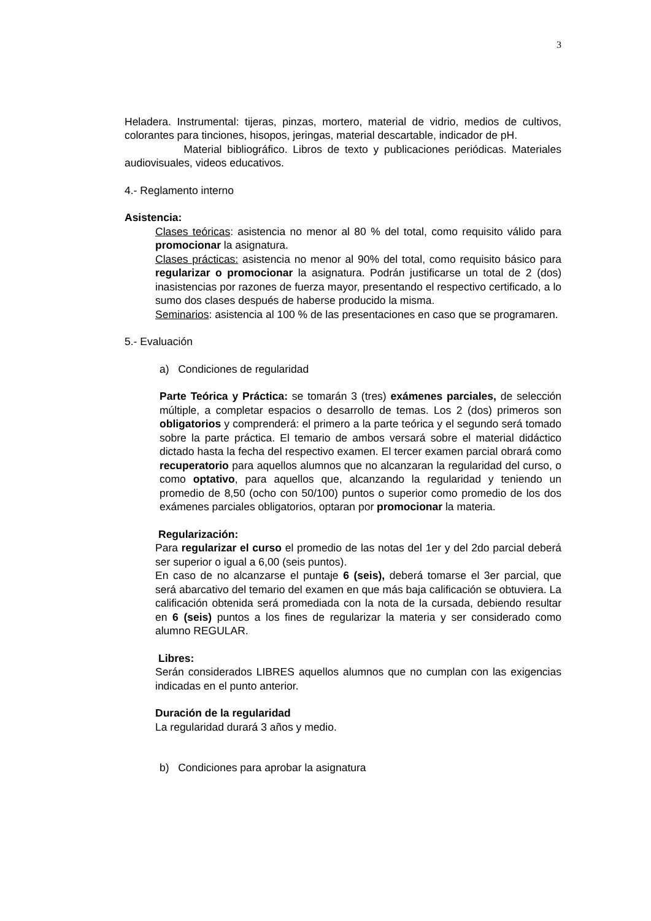3
Heladera. Instrumental: tijeras, pinzas, mortero, material de vidrio, medios de cultivos, colorantes para tinciones, hisopos, jeringas, material descartable, indicador de pH.
Material bibliográfico. Libros de texto y publicaciones periódicas. Materiales audiovisuales, videos educativos.
4.- Reglamento interno
Asistencia:
Clases teóricas: asistencia no menor al 80 % del total, como requisito válido para promocionar la asignatura.
Clases prácticas: asistencia no menor al 90% del total, como requisito básico para regularizar o promocionar la asignatura. Podrán justificarse un total de 2 (dos) inasistencias por razones de fuerza mayor, presentando el respectivo certificado, a lo sumo dos clases después de haberse producido la misma.
Seminarios: asistencia al 100 % de las presentaciones en caso que se programaren.
5.- Evaluación
a) Condiciones de regularidad
Parte Teórica y Práctica: se tomarán 3 (tres) exámenes parciales, de selección múltiple, a completar espacios o desarrollo de temas. Los 2 (dos) primeros son obligatorios y comprenderá: el primero a la parte teórica y el segundo será tomado sobre la parte práctica. El temario de ambos versará sobre el material didáctico dictado hasta la fecha del respectivo examen. El tercer examen parcial obrará como recuperatorio para aquellos alumnos que no alcanzaran la regularidad del curso, o como optativo, para aquellos que, alcanzando la regularidad y teniendo un promedio de 8,50 (ocho con 50/100) puntos o superior como promedio de los dos exámenes parciales obligatorios, optaran por promocionar la materia.
Regularización:
Para regularizar el curso el promedio de las notas del 1er y del 2do parcial deberá ser superior o igual a 6,00 (seis puntos).
En caso de no alcanzarse el puntaje 6 (seis), deberá tomarse el 3er parcial, que será abarcativo del temario del examen en que más baja calificación se obtuviera. La calificación obtenida será promediada con la nota de la cursada, debiendo resultar en 6 (seis) puntos a los fines de regularizar la materia y ser considerado como alumno REGULAR.
Libres:
Serán considerados LIBRES aquellos alumnos que no cumplan con las exigencias indicadas en el punto anterior.
Duración de la regularidad
La regularidad durará 3 años y medio.
b) Condiciones para aprobar la asignatura